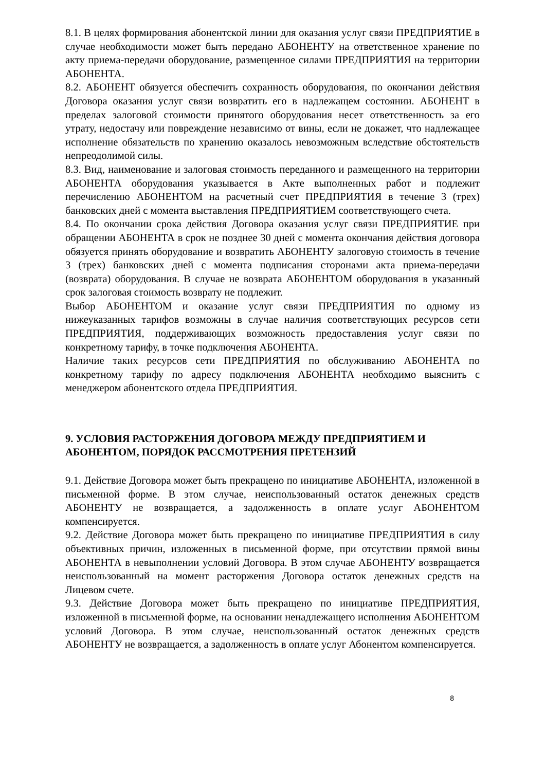8.1. В целях формирования абонентской линии для оказания услуг связи ПРЕДПРИЯТИЕ в случае необходимости может быть передано АБОНЕНТУ на ответственное хранение по акту приема-передачи оборудование, размещенное силами ПРЕДПРИЯТИЯ на территории АБОНЕНТА.
8.2. АБОНЕНТ обязуется обеспечить сохранность оборудования, по окончании действия Договора оказания услуг связи возвратить его в надлежащем состоянии. АБОНЕНТ в пределах залоговой стоимости принятого оборудования несет ответственность за его утрату, недостачу или повреждение независимо от вины, если не докажет, что надлежащее исполнение обязательств по хранению оказалось невозможным вследствие обстоятельств непреодолимой силы.
8.3. Вид, наименование и залоговая стоимость переданного и размещенного на территории АБОНЕНТА оборудования указывается в Акте выполненных работ и подлежит перечислению АБОНЕНТОМ на расчетный счет ПРЕДПРИЯТИЯ в течение 3 (трех) банковских дней с момента выставления ПРЕДПРИЯТИЕМ соответствующего счета.
8.4. По окончании срока действия Договора оказания услуг связи ПРЕДПРИЯТИЕ при обращении АБОНЕНТА в срок не позднее 30 дней с момента окончания действия договора обязуется принять оборудование и возвратить АБОНЕНТУ залоговую стоимость в течение 3 (трех) банковских дней с момента подписания сторонами акта приема-передачи (возврата) оборудования. В случае не возврата АБОНЕНТОМ оборудования в указанный срок залоговая стоимость возврату не подлежит.
Выбор АБОНЕНТОМ и оказание услуг связи ПРЕДПРИЯТИЯ по одному из нижеуказанных тарифов возможны в случае наличия соответствующих ресурсов сети ПРЕДПРИЯТИЯ, поддерживающих возможность предоставления услуг связи по конкретному тарифу, в точке подключения АБОНЕНТА.
Наличие таких ресурсов сети ПРЕДПРИЯТИЯ по обслуживанию АБОНЕНТА по конкретному тарифу по адресу подключения АБОНЕНТА необходимо выяснить с менеджером абонентского отдела ПРЕДПРИЯТИЯ.
9. УСЛОВИЯ РАСТОРЖЕНИЯ ДОГОВОРА МЕЖДУ ПРЕДПРИЯТИЕМ И АБОНЕНТОМ, ПОРЯДОК РАССМОТРЕНИЯ ПРЕТЕНЗИЙ
9.1. Действие Договора может быть прекращено по инициативе АБОНЕНТА, изложенной в письменной форме. В этом случае, неиспользованный остаток денежных средств АБОНЕНТУ не возвращается, а задолженность в оплате услуг АБОНЕНТОМ компенсируется.
9.2. Действие Договора может быть прекращено по инициативе ПРЕДПРИЯТИЯ в силу объективных причин, изложенных в письменной форме, при отсутствии прямой вины АБОНЕНТА в невыполнении условий Договора. В этом случае АБОНЕНТУ возвращается неиспользованный на момент расторжения Договора остаток денежных средств на Лицевом счете.
9.3. Действие Договора может быть прекращено по инициативе ПРЕДПРИЯТИЯ, изложенной в письменной форме, на основании ненадлежащего исполнения АБОНЕНТОМ условий Договора. В этом случае, неиспользованный остаток денежных средств АБОНЕНТУ не возвращается, а задолженность в оплате услуг Абонентом компенсируется.
8